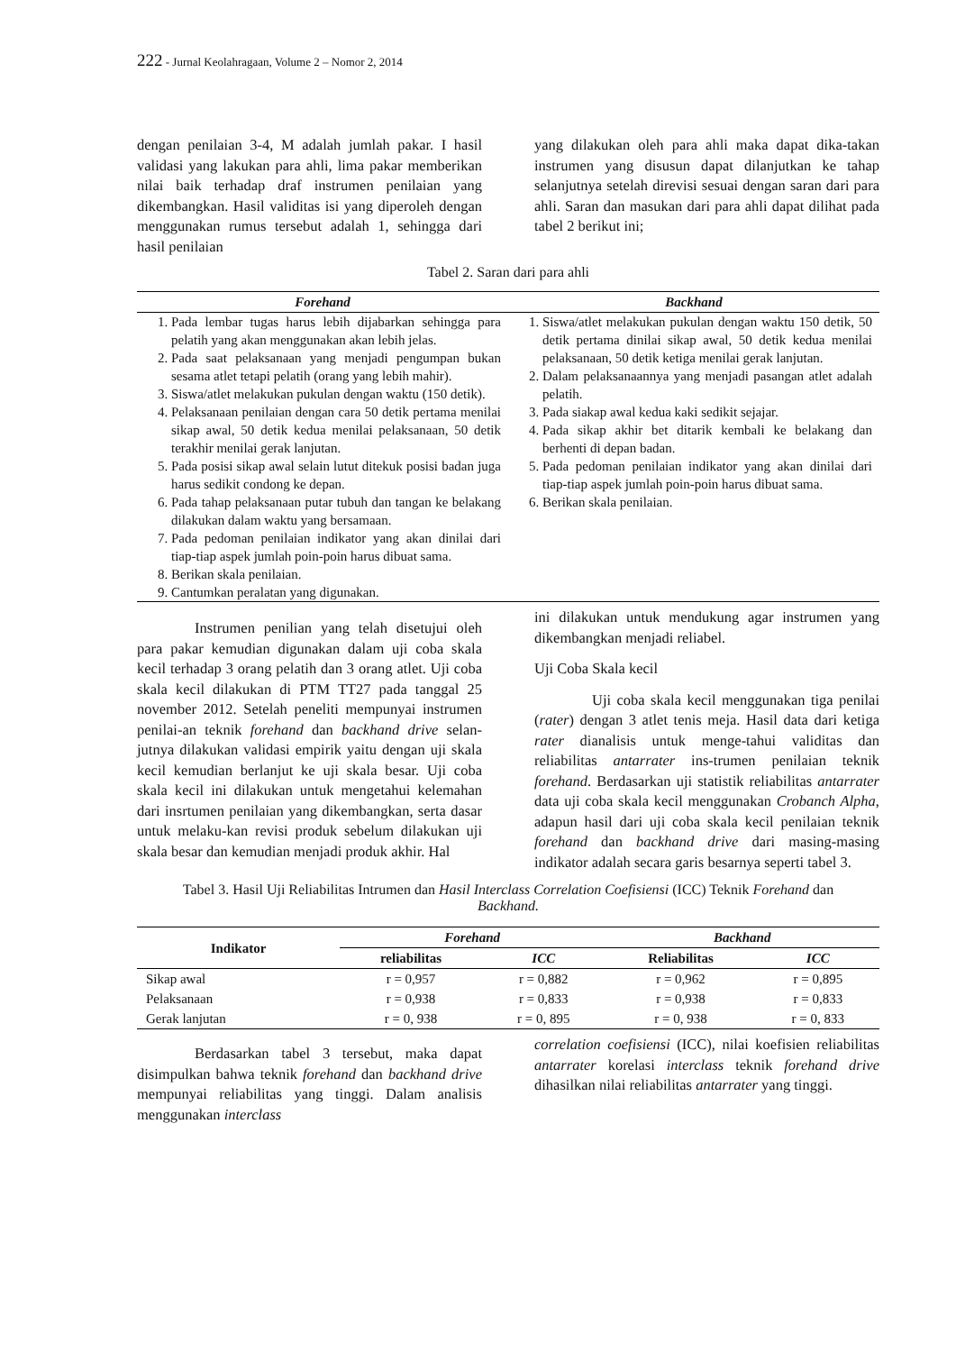222 - Jurnal Keolahragaan, Volume 2 – Nomor 2, 2014
dengan penilaian 3-4, M adalah jumlah pakar. I hasil validasi yang lakukan para ahli, lima pakar memberikan nilai baik terhadap draf instrumen penilaian yang dikembangkan. Hasil validitas isi yang diperoleh dengan menggunakan rumus tersebut adalah 1, sehingga dari hasil penilaian
yang dilakukan oleh para ahli maka dapat dika-takan instrumen yang disusun dapat dilanjutkan ke tahap selanjutnya setelah direvisi sesuai dengan saran dari para ahli. Saran dan masukan dari para ahli dapat dilihat pada tabel 2 berikut ini;
Tabel 2. Saran dari para ahli
| Forehand | Backhand |
| --- | --- |
| 1. Pada lembar tugas harus lebih dijabarkan sehingga para pelatih yang akan menggunakan akan lebih jelas. 2. Pada saat pelaksanaan yang menjadi pengumpan bukan sesama atlet tetapi pelatih (orang yang lebih mahir). 3. Siswa/atlet melakukan pukulan dengan waktu (150 detik). 4. Pelaksanaan penilaian dengan cara 50 detik pertama menilai sikap awal, 50 detik kedua menilai pelaksanaan, 50 detik terakhir menilai gerak lanjutan. 5. Pada posisi sikap awal selain lutut ditekuk posisi badan juga harus sedikit condong ke depan. 6. Pada tahap pelaksanaan putar tubuh dan tangan ke belakang dilakukan dalam waktu yang bersamaan. 7. Pada pedoman penilaian indikator yang akan dinilai dari tiap-tiap aspek jumlah poin-poin harus dibuat sama. 8. Berikan skala penilaian. 9. Cantumkan peralatan yang digunakan. | 1. Siswa/atlet melakukan pukulan dengan waktu 150 detik, 50 detik pertama dinilai sikap awal, 50 detik kedua menilai pelaksanaan, 50 detik ketiga menilai gerak lanjutan. 2. Dalam pelaksanaannya yang menjadi pasangan atlet adalah pelatih. 3. Pada siakap awal kedua kaki sedikit sejajar. 4. Pada sikap akhir bet ditarik kembali ke belakang dan berhenti di depan badan. 5. Pada pedoman penilaian indikator yang akan dinilai dari tiap-tiap aspek jumlah poin-poin harus dibuat sama. 6. Berikan skala penilaian. |
Instrumen penilian yang telah disetujui oleh para pakar kemudian digunakan dalam uji coba skala kecil terhadap 3 orang pelatih dan 3 orang atlet. Uji coba skala kecil dilakukan di PTM TT27 pada tanggal 25 november 2012. Setelah peneliti mempunyai instrumen penilai-an teknik forehand dan backhand drive selan-jutnya dilakukan validasi empirik yaitu dengan uji skala kecil kemudian berlanjut ke uji skala besar. Uji coba skala kecil ini dilakukan untuk mengetahui kelemahan dari insrtumen penilaian yang dikembangkan, serta dasar untuk melaku-kan revisi produk sebelum dilakukan uji skala besar dan kemudian menjadi produk akhir. Hal
ini dilakukan untuk mendukung agar instrumen yang dikembangkan menjadi reliabel.
Uji Coba Skala kecil
Uji coba skala kecil menggunakan tiga penilai (rater) dengan 3 atlet tenis meja. Hasil data dari ketiga rater dianalisis untuk menge-tahui validitas dan reliabilitas antarrater ins-trumen penilaian teknik forehand. Berdasarkan uji statistik reliabilitas antarrater data uji coba skala kecil menggunakan Crobanch Alpha, adapun hasil dari uji coba skala kecil penilaian teknik forehand dan backhand drive dari masing-masing indikator adalah secara garis besarnya seperti tabel 3.
Tabel 3. Hasil Uji Reliabilitas Intrumen dan Hasil Interclass Correlation Coefisiensi (ICC) Teknik Forehand dan Backhand.
| Indikator | Forehand | | Backhand | |
| --- | --- | --- | --- | --- |
| | reliabilitas | ICC | Reliabilitas | ICC |
| Sikap awal | r = 0,957 | r = 0,882 | r = 0,962 | r = 0,895 |
| Pelaksanaan | r = 0,938 | r = 0,833 | r = 0,938 | r = 0,833 |
| Gerak lanjutan | r = 0, 938 | r = 0, 895 | r = 0, 938 | r = 0, 833 |
Berdasarkan tabel 3 tersebut, maka dapat disimpulkan bahwa teknik forehand dan backhand drive mempunyai reliabilitas yang tinggi. Dalam analisis menggunakan interclass
correlation coefisiensi (ICC), nilai koefisien reliabilitas antarrater korelasi interclass teknik forehand drive dihasilkan nilai reliabilitas antarrater yang tinggi.